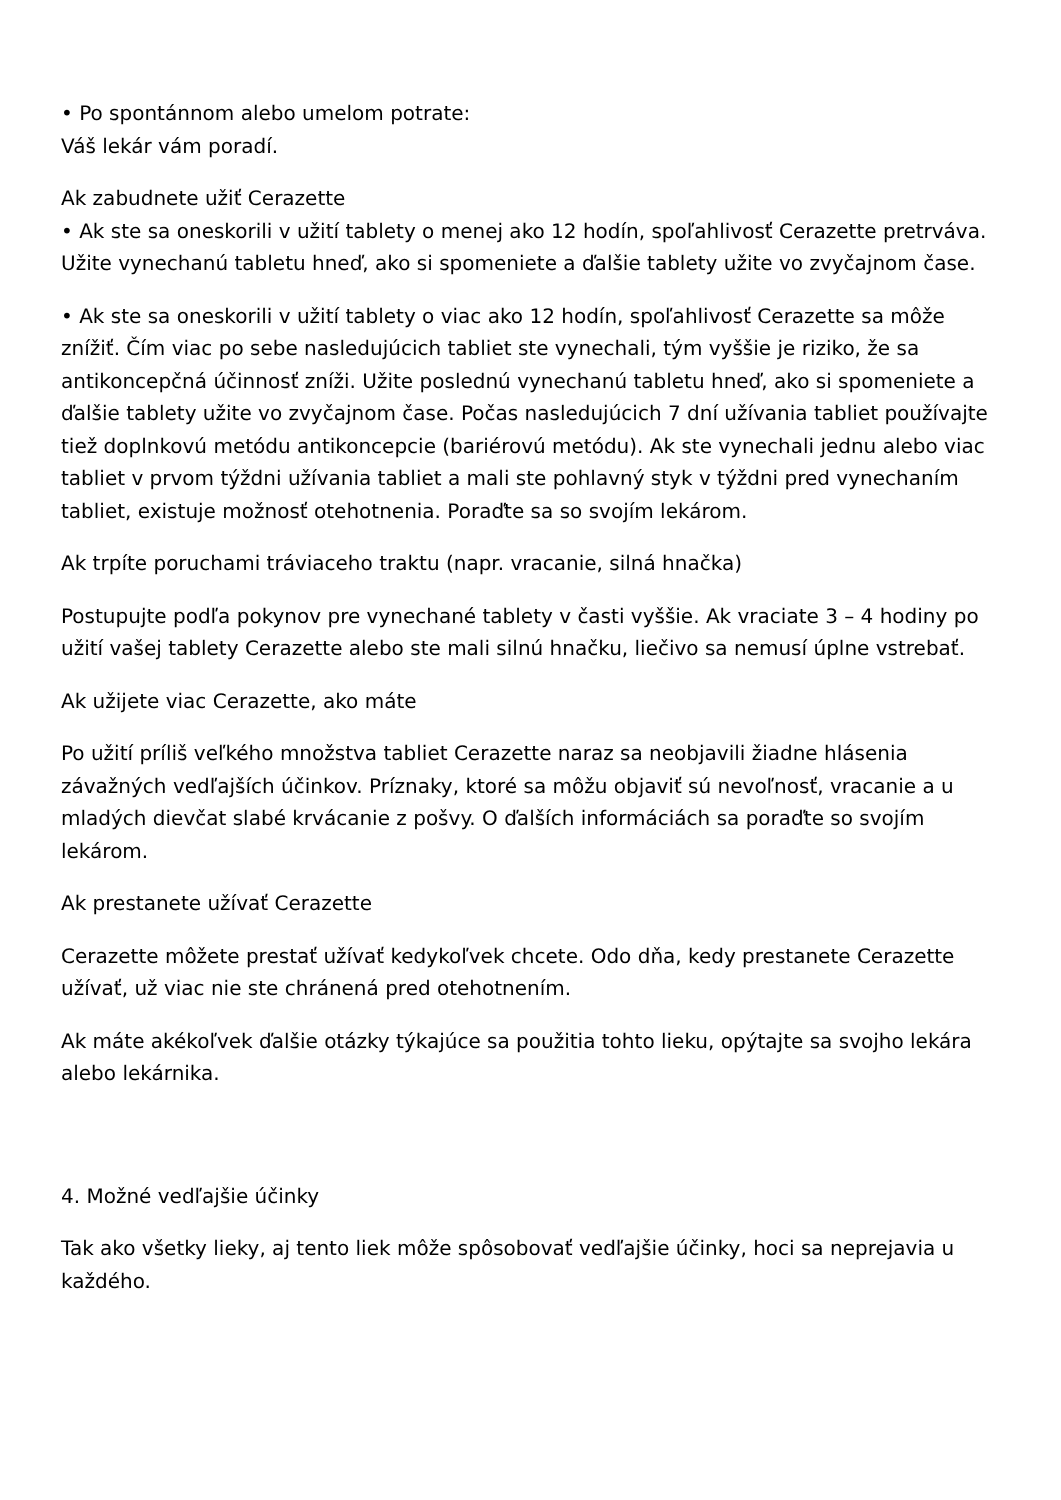• Po spontánnom alebo umelom potrate:
Váš lekár vám poradí.
Ak zabudnete užiť Cerazette
• Ak ste sa oneskorili v užití tablety o menej ako 12 hodín, spoľahlivosť Cerazette pretrváva. Užite vynechanú tabletu hneď, ako si spomeniete a ďalšie tablety užite vo zvyčajnom čase.
• Ak ste sa oneskorili v užití tablety o viac ako 12 hodín, spoľahlivosť Cerazette sa môže znížiť. Čím viac po sebe nasledujúcich tabliet ste vynechali, tým vyššie je riziko, že sa antikoncepčná účinnosť zníži. Užite poslednú vynechanú tabletu hneď, ako si spomeniete a ďalšie tablety užite vo zvyčajnom čase. Počas nasledujúcich 7 dní užívania tabliet používajte tiež doplnkovú metódu antikoncepcie (bariérovú metódu). Ak ste vynechali jednu alebo viac tabliet v prvom týždni užívania tabliet a mali ste pohlavný styk v týždni pred vynechaním tabliet, existuje možnosť otehotnenia. Poraďte sa so svojím lekárom.
Ak trpíte poruchami tráviaceho traktu (napr. vracanie, silná hnačka)
Postupujte podľa pokynov pre vynechané tablety v časti vyššie. Ak vraciate 3 – 4 hodiny po užití vašej tablety Cerazette alebo ste mali silnú hnačku, liečivo sa nemusí úplne vstrebať.
Ak užijete viac Cerazette, ako máte
Po užití príliš veľkého množstva tabliet Cerazette naraz sa neobjavili žiadne hlásenia závažných vedľajších účinkov. Príznaky, ktoré sa môžu objaviť sú nevoľnosť, vracanie a u mladých dievčat slabé krvácanie z pošvy. O ďalších informáciách sa poraďte so svojím lekárom.
Ak prestanete užívať Cerazette
Cerazette môžete prestať užívať kedykoľvek chcete. Odo dňa, kedy prestanete Cerazette užívať, už viac nie ste chránená pred otehotnením.
Ak máte akékoľvek ďalšie otázky týkajúce sa použitia tohto lieku, opýtajte sa svojho lekára alebo lekárnika.
4. Možné vedľajšie účinky
Tak ako všetky lieky, aj tento liek môže spôsobovať vedľajšie účinky, hoci sa neprejavia u každého.